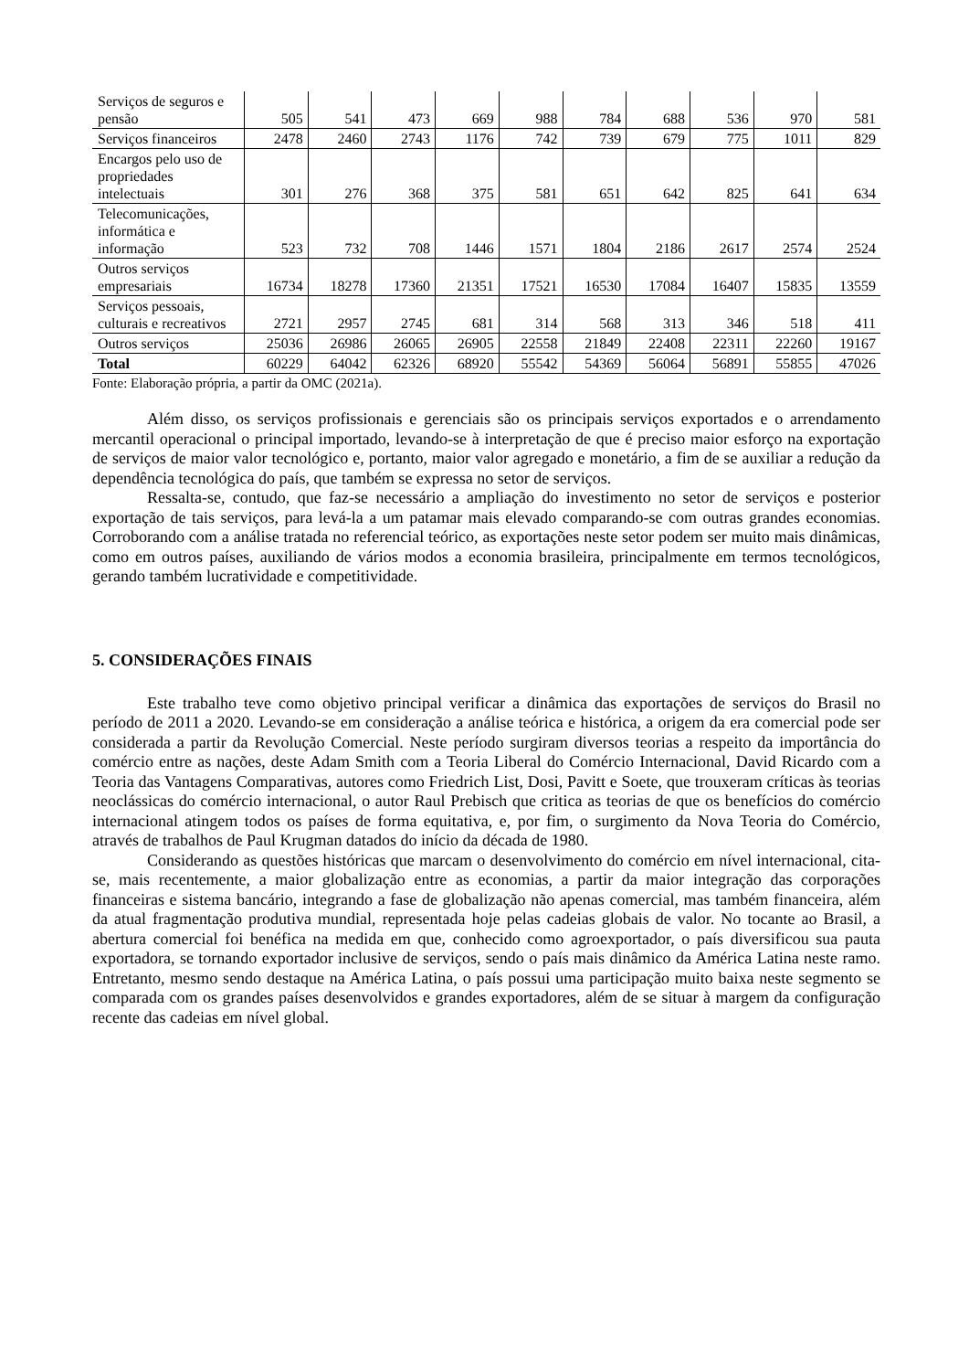| Serviços de seguros e pensão | 505 | 541 | 473 | 669 | 988 | 784 | 688 | 536 | 970 | 581 |
| Serviços financeiros | 2478 | 2460 | 2743 | 1176 | 742 | 739 | 679 | 775 | 1011 | 829 |
| Encargos pelo uso de propriedades intelectuais | 301 | 276 | 368 | 375 | 581 | 651 | 642 | 825 | 641 | 634 |
| Telecomunicações, informática e informação | 523 | 732 | 708 | 1446 | 1571 | 1804 | 2186 | 2617 | 2574 | 2524 |
| Outros serviços empresariais | 16734 | 18278 | 17360 | 21351 | 17521 | 16530 | 17084 | 16407 | 15835 | 13559 |
| Serviços pessoais, culturais e recreativos | 2721 | 2957 | 2745 | 681 | 314 | 568 | 313 | 346 | 518 | 411 |
| Outros serviços | 25036 | 26986 | 26065 | 26905 | 22558 | 21849 | 22408 | 22311 | 22260 | 19167 |
| Total | 60229 | 64042 | 62326 | 68920 | 55542 | 54369 | 56064 | 56891 | 55855 | 47026 |
Fonte: Elaboração própria, a partir da OMC (2021a).
Além disso, os serviços profissionais e gerenciais são os principais serviços exportados e o arrendamento mercantil operacional o principal importado, levando-se à interpretação de que é preciso maior esforço na exportação de serviços de maior valor tecnológico e, portanto, maior valor agregado e monetário, a fim de se auxiliar a redução da dependência tecnológica do país, que também se expressa no setor de serviços.
Ressalta-se, contudo, que faz-se necessário a ampliação do investimento no setor de serviços e posterior exportação de tais serviços, para levá-la a um patamar mais elevado comparando-se com outras grandes economias. Corroborando com a análise tratada no referencial teórico, as exportações neste setor podem ser muito mais dinâmicas, como em outros países, auxiliando de vários modos a economia brasileira, principalmente em termos tecnológicos, gerando também lucratividade e competitividade.
5. CONSIDERAÇÕES FINAIS
Este trabalho teve como objetivo principal verificar a dinâmica das exportações de serviços do Brasil no período de 2011 a 2020. Levando-se em consideração a análise teórica e histórica, a origem da era comercial pode ser considerada a partir da Revolução Comercial. Neste período surgiram diversos teorias a respeito da importância do comércio entre as nações, deste Adam Smith com a Teoria Liberal do Comércio Internacional, David Ricardo com a Teoria das Vantagens Comparativas, autores como Friedrich List, Dosi, Pavitt e Soete, que trouxeram críticas às teorias neoclássicas do comércio internacional, o autor Raul Prebisch que critica as teorias de que os benefícios do comércio internacional atingem todos os países de forma equitativa, e, por fim, o surgimento da Nova Teoria do Comércio, através de trabalhos de Paul Krugman datados do início da década de 1980.
Considerando as questões históricas que marcam o desenvolvimento do comércio em nível internacional, cita-se, mais recentemente, a maior globalização entre as economias, a partir da maior integração das corporações financeiras e sistema bancário, integrando a fase de globalização não apenas comercial, mas também financeira, além da atual fragmentação produtiva mundial, representada hoje pelas cadeias globais de valor. No tocante ao Brasil, a abertura comercial foi benéfica na medida em que, conhecido como agroexportador, o país diversificou sua pauta exportadora, se tornando exportador inclusive de serviços, sendo o país mais dinâmico da América Latina neste ramo. Entretanto, mesmo sendo destaque na América Latina, o país possui uma participação muito baixa neste segmento se comparada com os grandes países desenvolvidos e grandes exportadores, além de se situar à margem da configuração recente das cadeias em nível global.